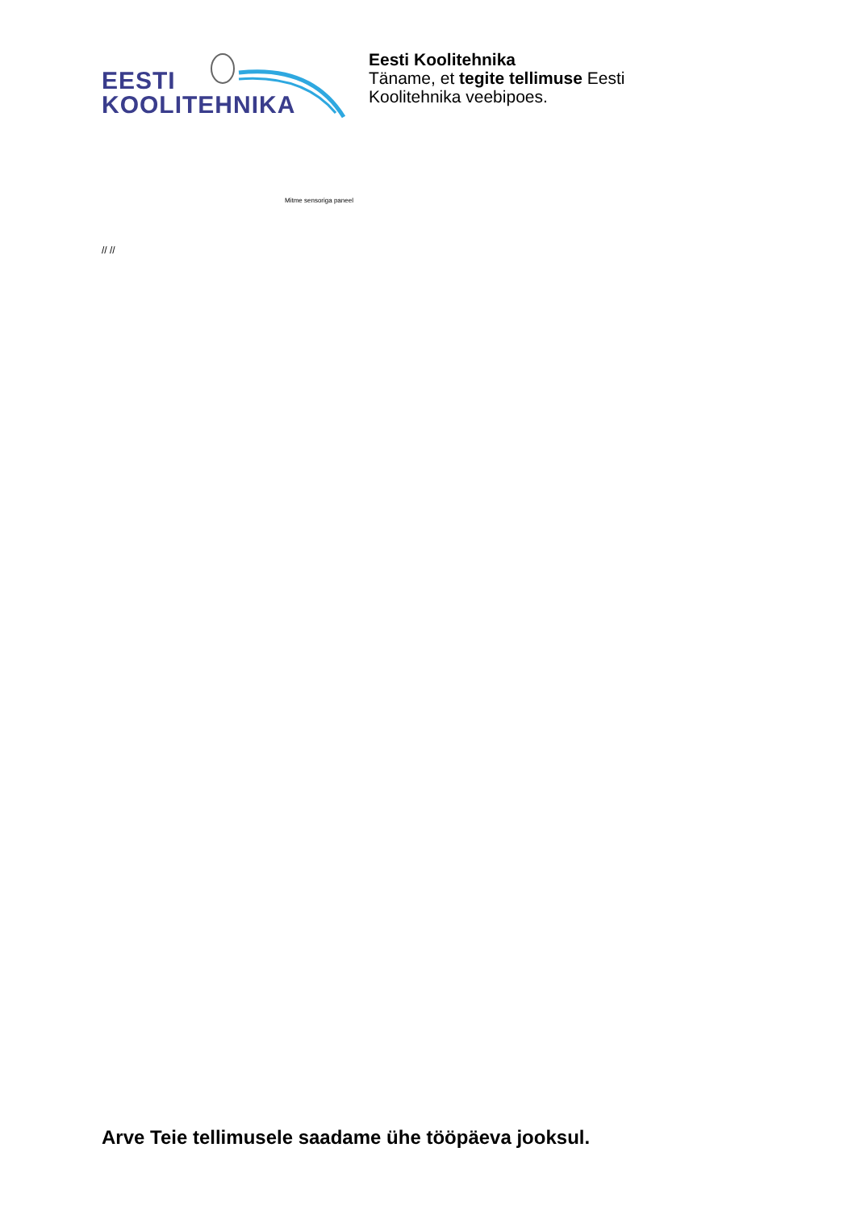EESTI
KOOLITEHNIKA
Eesti Koolitehnika
Täname, et tegite tellimuse Eesti
Koolitehnika veebipoes.
Mitme sensoriga paneel
// //
Arve Teie tellimusele saadame ühe tööpäeva jooksul.